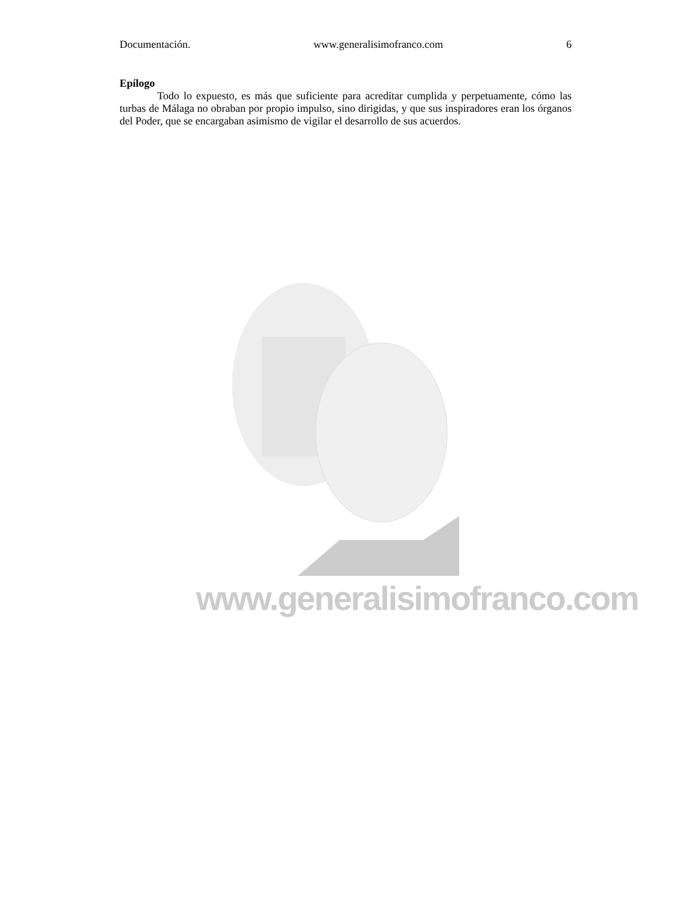Documentación. www.generalisimofranco.com 6
Epílogo
Todo lo expuesto, es más que suficiente para acreditar cumplida y perpetuamente, cómo las turbas de Málaga no obraban por propio impulso, sino dirigidas, y que sus inspiradores eran los órganos del Poder, que se encargaban asimismo de vigilar el desarrollo de sus acuerdos.
www.generalisimofranco.com